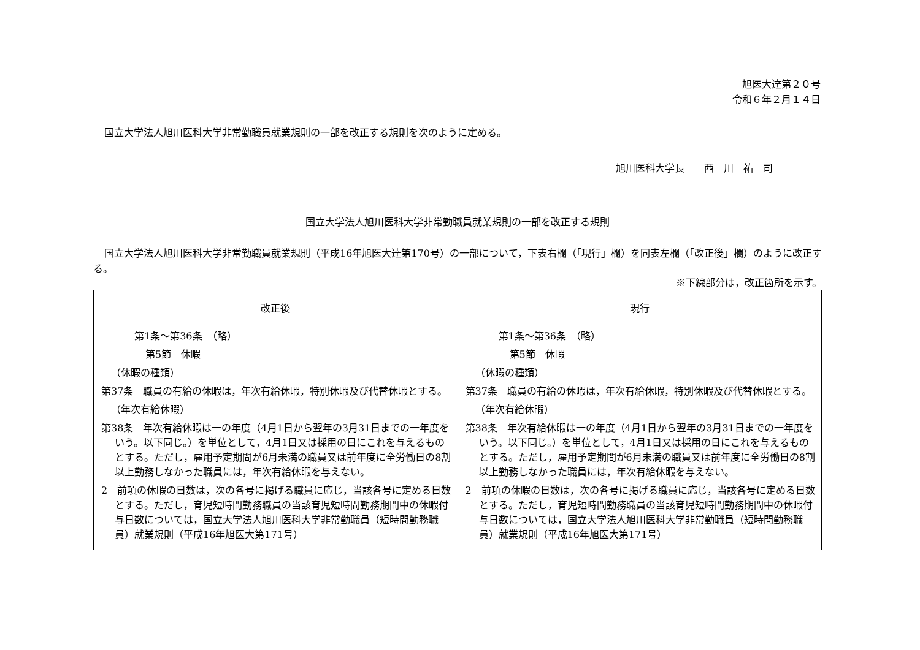旭医大達第２０号
令和６年２月１４日
国立大学法人旭川医科大学非常勤職員就業規則の一部を改正する規則を次のように定める。
旭川医科大学長　　西　川　祐　司
国立大学法人旭川医科大学非常勤職員就業規則の一部を改正する規則
国立大学法人旭川医科大学非常勤職員就業規則（平成16年旭医大達第170号）の一部について，下表右欄（「現行」欄）を同表左欄（「改正後」欄）のように改正する。
※下線部分は，改正箇所を示す。
| 改正後 | 現行 |
| --- | --- |
| 第1条～第36条 （略） 第5節 休暇 （休暇の種類） 第37条 職員の有給の休暇は，年次有給休暇，特別休暇及び代替休暇とする。 （年次有給休暇） 第38条 年次有給休暇は一の年度（4月1日から翌年の3月31日までの一年度をいう。以下同じ。）を単位として，4月1日又は採用の日にこれを与えるものとする。ただし，雇用予定期間が6月未満の職員又は前年度に全労働日の8割以上勤務しなかった職員には，年次有給休暇を与えない。 2 前項の休暇の日数は，次の各号に掲げる職員に応じ，当該各号に定める日数とする。ただし，育児短時間勤務職員の当該育児短時間勤務期間中の休暇付与日数については，国立大学法人旭川医科大学非常勤職員（短時間勤務職員）就業規則（平成16年旭医大第171号） | 第1条～第36条 （略） 第5節 休暇 （休暇の種類） 第37条 職員の有給の休暇は，年次有給休暇，特別休暇及び代替休暇とする。 （年次有給休暇） 第38条 年次有給休暇は一の年度（4月1日から翌年の3月31日までの一年度をいう。以下同じ。）を単位として，4月1日又は採用の日にこれを与えるものとする。ただし，雇用予定期間が6月未満の職員又は前年度に全労働日の8割以上勤務しなかった職員には，年次有給休暇を与えない。 2 前項の休暇の日数は，次の各号に掲げる職員に応じ，当該各号に定める日数とする。ただし，育児短時間勤務職員の当該育児短時間勤務期間中の休暇付与日数については，国立大学法人旭川医科大学非常勤職員（短時間勤務職員）就業規則（平成16年旭医大第171号） |